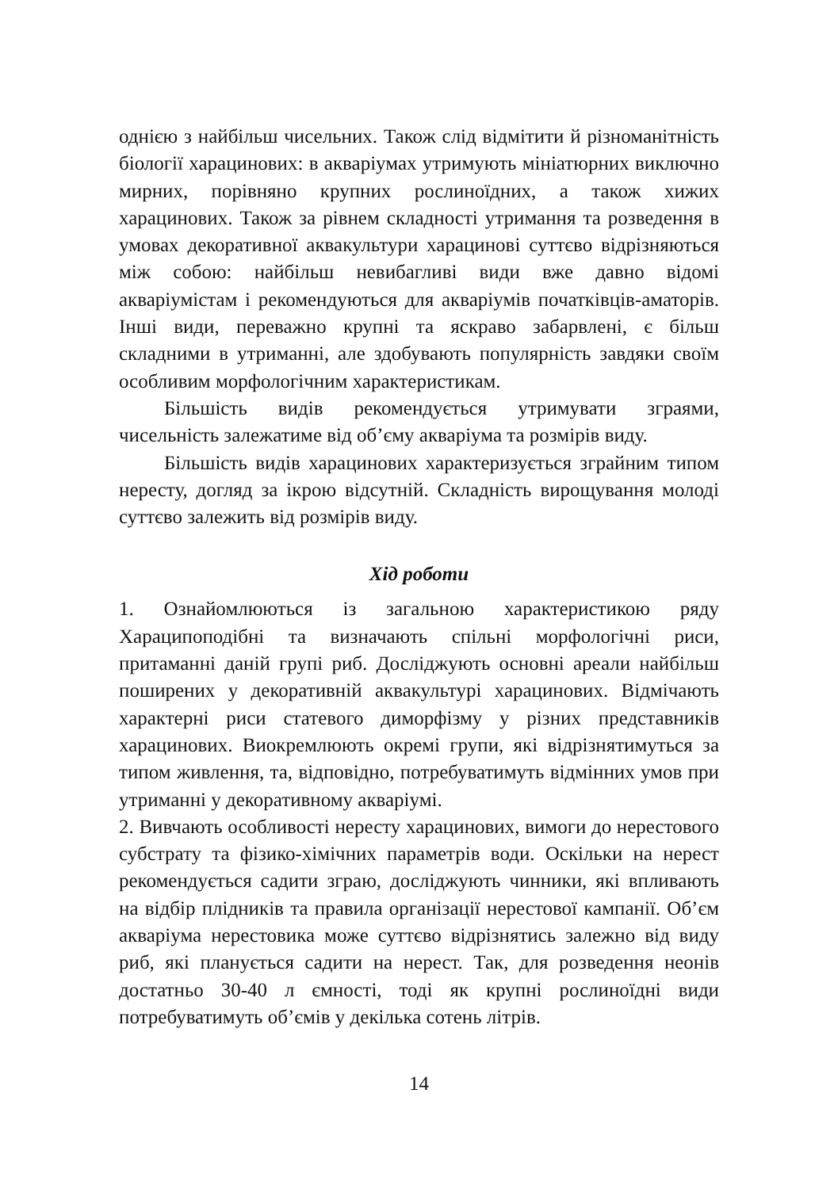однією з найбільш чисельних. Також слід відмітити й різноманітність біології харацинових: в акваріумах утримують мініатюрних виключно мирних, порівняно крупних рослиноїдних, а також хижих харацинових. Також за рівнем складності утримання та розведення в умовах декоративної аквакультури харацинові суттєво відрізняються між собою: найбільш невибагливі види вже давно відомі акваріумістам і рекомендуються для акваріумів початківців-аматорів. Інші види, переважно крупні та яскраво забарвлені, є більш складними в утриманні, але здобувають популярність завдяки своїм особливим морфологічним характеристикам.
Більшість видів рекомендується утримувати зграями, чисельність залежатиме від об’єму акваріума та розмірів виду.
Більшість видів харацинових характеризується зграйним типом нересту, догляд за ікрою відсутній. Складність вирощування молоді суттєво залежить від розмірів виду.
Хід роботи
1. Ознайомлюються із загальною характеристикою ряду Хараципоподібні та визначають спільні морфологічні риси, притаманні даній групі риб. Досліджують основні ареали найбільш поширених у декоративній аквакультурі харацинових. Відмічають характерні риси статевого диморфізму у різних представників харацинових. Виокремлюють окремі групи, які відрізнятимуться за типом живлення, та, відповідно, потребуватимуть відмінних умов при утриманні у декоративному акваріумі.
2. Вивчають особливості нересту харацинових, вимоги до нерестового субстрату та фізико-хімічних параметрів води. Оскільки на нерест рекомендується садити зграю, досліджують чинники, які впливають на відбір плідників та правила організації нерестової кампанії. Об’єм акваріума нерестовика може суттєво відрізнятись залежно від виду риб, які планується садити на нерест. Так, для розведення неонів достатньо 30-40 л ємності, тоді як крупні рослиноїдні види потребуватимуть об’ємів у декілька сотень літрів.
14